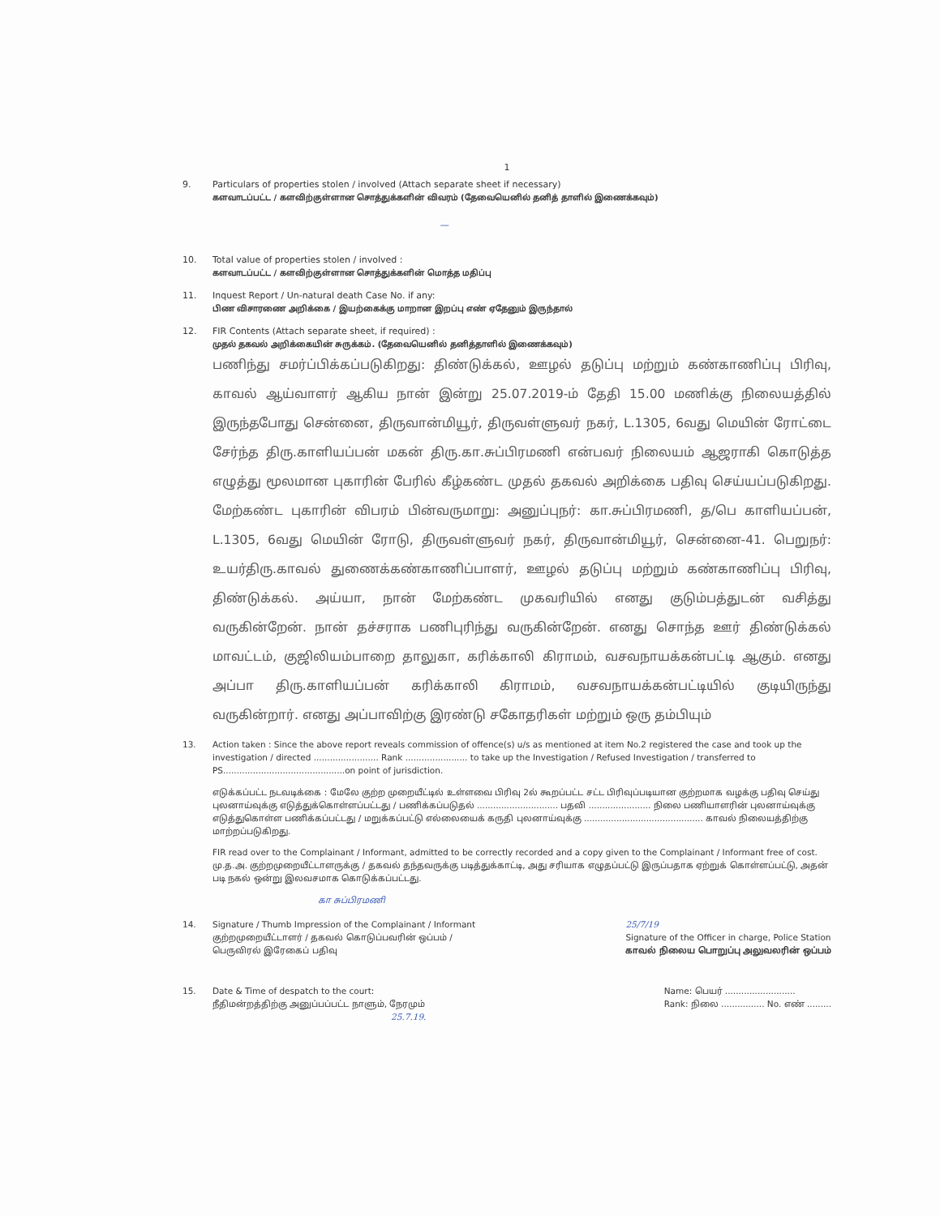1
9. Particulars of properties stolen / involved (Attach separate sheet if necessary)
களவாடப்பட்ட / களவிற்குள்ளான சொத்துக்களின் விவரம் (தேவையெனில் தனித் தாளில் இணைக்கவும்)
—
10. Total value of properties stolen / involved :
களவாடப்பட்ட / களவிற்குள்ளான சொத்துக்களின் மொத்த மதிப்பு
11. Inquest Report / Un-natural death Case No. if any:
பிண விசாரணை அறிக்கை / இயற்கைக்கு மாறான இறப்பு எண் ஏதேனும் இருந்தால்
12. FIR Contents (Attach separate sheet, if required) :
முதல் தகவல் அறிக்கையின் சுருக்கம். (தேவையெனில் தனித்தாளில் இணைக்கவும்)
பணிந்து சமர்ப்பிக்கப்படுகிறது: திண்டுக்கல், ஊழல் தடுப்பு மற்றும் கண்காணிப்பு பிரிவு, காவல் ஆய்வாளர் ஆகிய நான் இன்று 25.07.2019-ம் தேதி 15.00 மணிக்கு நிலையத்தில் இருந்தபோது சென்னை, திருவான்மியூர், திருவள்ளுவர் நகர், L.1305, 6வது மெயின் ரோட்டை சேர்ந்த திரு.காளியப்பன் மகன் திரு.கா.சுப்பிரமணி என்பவர் நிலையம் ஆஜராகி கொடுத்த எழுத்து மூலமான புகாரின் பேரில் கீழ்கண்ட முதல் தகவல் அறிக்கை பதிவு செய்யப்படுகிறது. மேற்கண்ட புகாரின் விபரம் பின்வருமாறு: அனுப்புநர்: கா.சுப்பிரமணி, த/பெ காளியப்பன், L.1305, 6வது மெயின் ரோடு, திருவள்ளுவர் நகர், திருவான்மியூர், சென்னை-41. பெறுநர்: உயர்திரு.காவல் துணைக்கண்காணிப்பாளர், ஊழல் தடுப்பு மற்றும் கண்காணிப்பு பிரிவு, திண்டுக்கல். அய்யா, நான் மேற்கண்ட முகவரியில் எனது குடும்பத்துடன் வசித்து வருகின்றேன். நான் தச்சராக பணிபுரிந்து வருகின்றேன். எனது சொந்த ஊர் திண்டுக்கல் மாவட்டம், குஜிலியம்பாறை தாலுகா, கரிக்காலி கிராமம், வசவநாயக்கன்பட்டி ஆகும். எனது அப்பா திரு.காளியப்பன் கரிக்காலி கிராமம், வசவநாயக்கன்பட்டியில் குடியிருந்து வருகின்றார். எனது அப்பாவிற்கு இரண்டு சகோதரிகள் மற்றும் ஒரு தம்பியும்
13. Action taken : Since the above report reveals commission of offence(s) u/s as mentioned at item No.2 registered the case and took up the investigation / directed ........................ Rank ....................... to take up the Investigation / Refused Investigation / transferred to PS.............................................on point of jurisdiction.
எடுக்கப்பட்ட நடவடிக்கை : மேலே குற்ற முறையீட்டில் உள்ளவை பிரிவு 2ல் கூறப்பட்ட சட்ட பிரிவுப்படியான குற்றமாக வழக்கு பதிவு செய்து புலனாய்வுக்கு எடுத்துக்கொள்ளப்பட்டது / பணிக்கப்படுதல் .............................. பதவி ....................... நிலை பணியாளரின் புலனாய்வுக்கு எடுத்துகொள்ள பணிக்கப்பட்டது / மறுக்கப்பட்டு எல்லையைக் கருதி புலனாய்வுக்கு ............................................ காவல் நிலையத்திற்கு மாற்றப்படுகிறது.
FIR read over to the Complainant / Informant, admitted to be correctly recorded and a copy given to the Complainant / Informant free of cost.
மு.த.அ. குற்றமுறையீட்டாளருக்கு / தகவல் தந்தவருக்கு படித்துக்காட்டி, அது சரியாக எழுதப்பட்டு இருப்பதாக ஏற்றுக் கொள்ளப்பட்டு, அதன் படி நகல் ஒன்று இலவசமாக கொடுக்கப்பட்டது.
கா சுப்பிரமணி
14. Signature / Thumb Impression of the Complainant / Informant
குற்றமுறையீட்டாளர் / தகவல் கொடுப்பவரின் ஒப்பம் /
பெருவிரல் இரேகைப் பதிவு
25/7/19
Signature of the Officer in charge, Police Station
காவல் நிலைய பொறுப்பு அலுவலரின் ஒப்பம்
15. Date & Time of despatch to the court:
நீதிமன்றத்திற்கு அனுப்பப்பட்ட நாளும், நேரமும்
25.7.19.
Name: பெயர் ..........................
Rank: நிலை ................ No. எண் .........